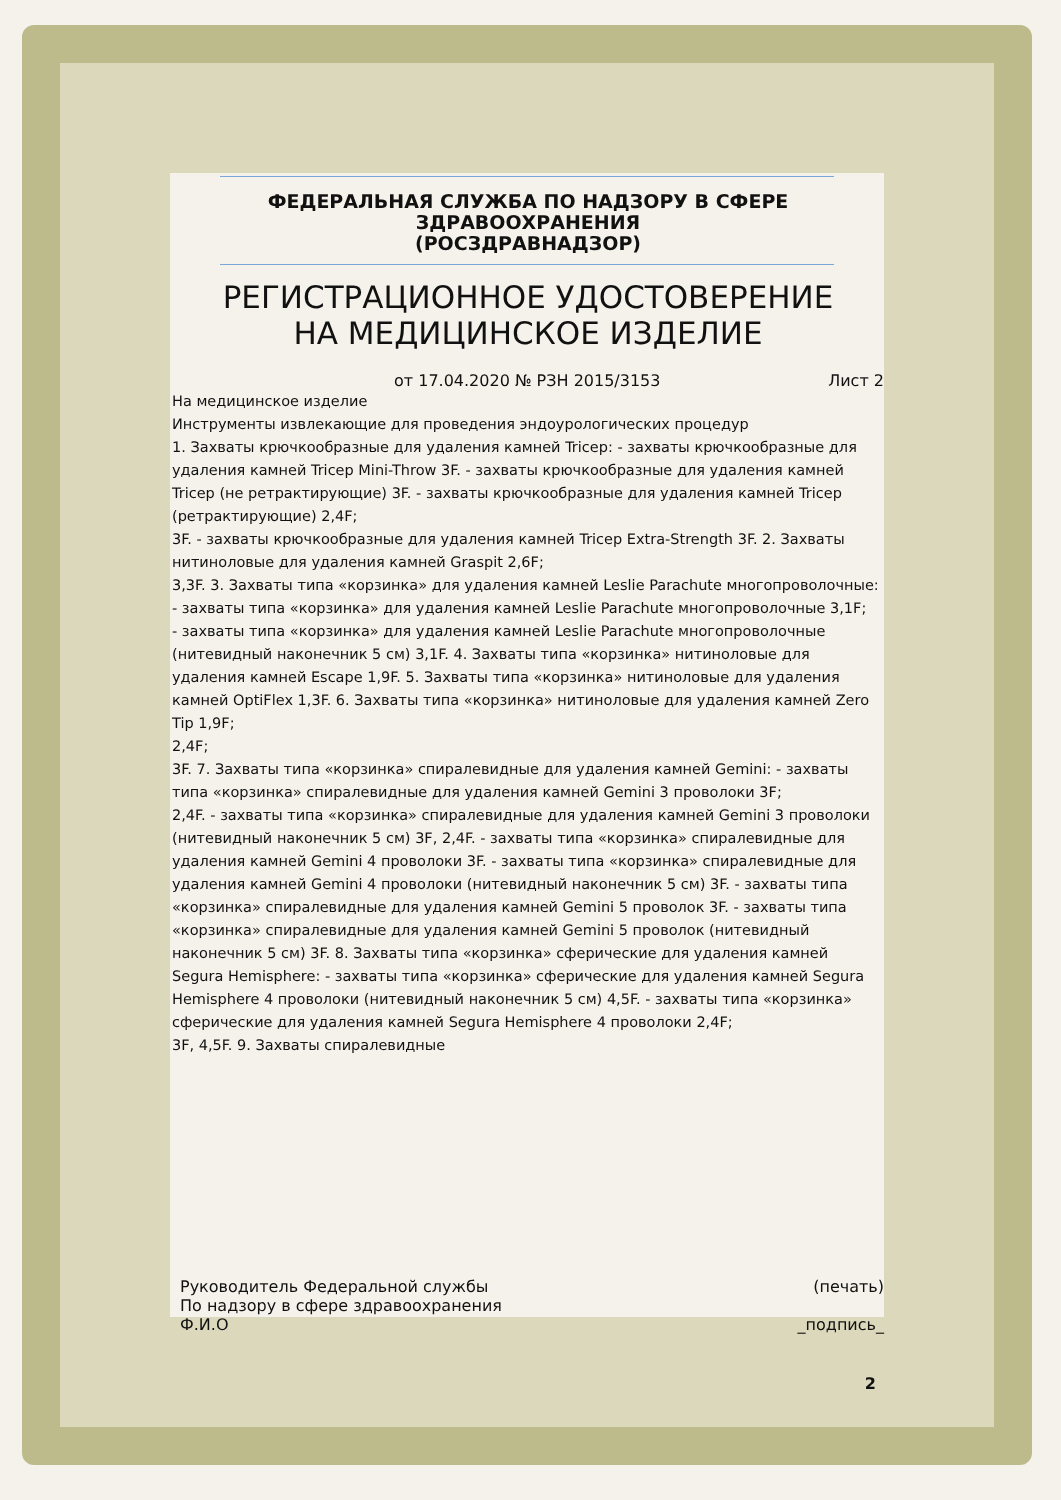ФЕДЕРАЛЬНАЯ СЛУЖБА ПО НАДЗОРУ В СФЕРЕ
ЗДРАВООХРАНЕНИЯ
(РОСЗДРАВНАДЗОР)
РЕГИСТРАЦИОННОЕ УДОСТОВЕРЕНИЕ
НА МЕДИЦИНСКОЕ ИЗДЕЛИЕ
от 17.04.2020 № РЗН 2015/3153 Лист 2
На медицинское изделие
Инструменты извлекающие для проведения эндоурологических процедур
1. Захваты крючкообразные для удаления камней Tricep: - захваты крючкообразные для удаления камней Tricep Mini-Throw 3F. - захваты крючкообразные для удаления камней Tricep (не ретрактирующие) 3F. - захваты крючкообразные для удаления камней Tricep (ретрактирующие) 2,4F;
3F. - захваты крючкообразные для удаления камней Tricep Extra-Strength 3F. 2. Захваты нитиноловые для удаления камней Graspit 2,6F;
3,3F. 3. Захваты типа «корзинка» для удаления камней Leslie Parachute многопроволочные: - захваты типа «корзинка» для удаления камней Leslie Parachute многопроволочные 3,1F;
- захваты типа «корзинка» для удаления камней Leslie Parachute многопроволочные (нитевидный наконечник 5 см) 3,1F. 4. Захваты типа «корзинка» нитиноловые для удаления камней Escape 1,9F. 5. Захваты типа «корзинка» нитиноловые для удаления камней OptiFlex 1,3F. 6. Захваты типа «корзинка» нитиноловые для удаления камней Zero Tip 1,9F;
2,4F;
3F. 7. Захваты типа «корзинка» спиралевидные для удаления камней Gemini: - захваты типа «корзинка» спиралевидные для удаления камней Gemini 3 проволоки 3F;
2,4F. - захваты типа «корзинка» спиралевидные для удаления камней Gemini 3 проволоки (нитевидный наконечник 5 см) 3F, 2,4F. - захваты типа «корзинка» спиралевидные для удаления камней Gemini 4 проволоки 3F. - захваты типа «корзинка» спиралевидные для удаления камней Gemini 4 проволоки (нитевидный наконечник 5 см) 3F. - захваты типа «корзинка» спиралевидные для удаления камней Gemini 5 проволок 3F. - захваты типа «корзинка» спиралевидные для удаления камней Gemini 5 проволок (нитевидный наконечник 5 см) 3F. 8. Захваты типа «корзинка» сферические для удаления камней Segura Hemisphere: - захваты типа «корзинка» сферические для удаления камней Segura Hemisphere 4 проволоки (нитевидный наконечник 5 см) 4,5F. - захваты типа «корзинка» сферические для удаления камней Segura Hemisphere 4 проволоки 2,4F;
3F, 4,5F. 9. Захваты спиралевидные
Руководитель Федеральной службы
По надзору в сфере здравоохранения
Ф.И.О
(печать)
_подпись_
2